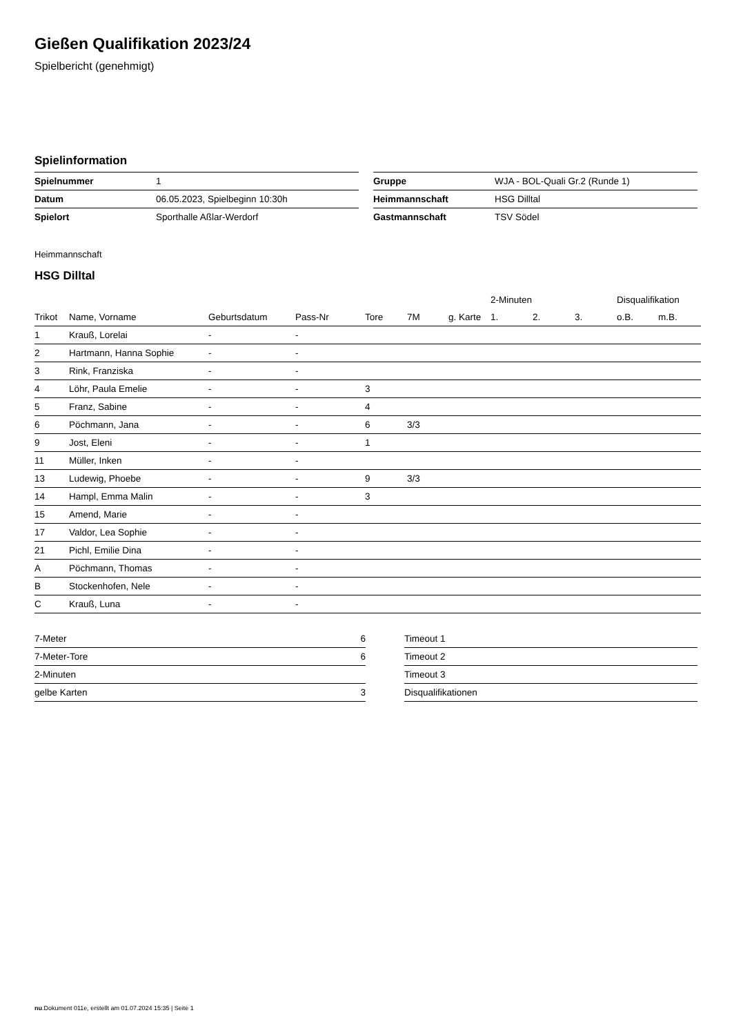Gießen Qualifikation 2023/24
Spielbericht (genehmigt)
Spielinformation
| Spielnummer | 1 |
| Datum | 06.05.2023, Spielbeginn 10:30h |
| Spielort | Sporthalle Aßlar-Werdorf |
| Gruppe | WJA - BOL-Quali Gr.2 (Runde 1) |
| Heimmannschaft | HSG Dilltal |
| Gastmannschaft | TSV Södel |
Heimmannschaft
HSG Dilltal
| | | | | | | | 2-Minuten | | | Disqualifikation | |
| --- | --- | --- | --- | --- | --- | --- | --- | --- | --- | --- | --- |
| Trikot | Name, Vorname | Geburtsdatum | Pass-Nr | Tore | 7M | g. Karte | 1. | 2. | 3. | o.B. | m.B. |
| 1 | Krauß, Lorelai | - | - | | | | | | | | |
| 2 | Hartmann, Hanna Sophie | - | - | | | | | | | | |
| 3 | Rink, Franziska | - | - | | | | | | | | |
| 4 | Löhr, Paula Emelie | - | - | 3 | | | | | | | |
| 5 | Franz, Sabine | - | - | 4 | | | | | | | |
| 6 | Pöchmann, Jana | - | - | 6 | 3/3 | | | | | | |
| 9 | Jost, Eleni | - | - | 1 | | | | | | | |
| 11 | Müller, Inken | - | - | | | | | | | | |
| 13 | Ludewig, Phoebe | - | - | 9 | 3/3 | | | | | | |
| 14 | Hampl, Emma Malin | - | - | 3 | | | | | | | |
| 15 | Amend, Marie | - | - | | | | | | | | |
| 17 | Valdor, Lea Sophie | - | - | | | | | | | | |
| 21 | Pichl, Emilie Dina | - | - | | | | | | | | |
| A | Pöchmann, Thomas | - | - | | | | | | | | |
| B | Stockenhofen, Nele | - | - | | | | | | | | |
| C | Krauß, Luna | - | - | | | | | | | | |
| 7-Meter | 6 |
| 7-Meter-Tore | 6 |
| 2-Minuten | |
| gelbe Karten | 3 |
| Timeout 1 |
| Timeout 2 |
| Timeout 3 |
| Disqualifikationen |
nu.Dokument 011e, erstellt am 01.07.2024 15:35 | Seite 1